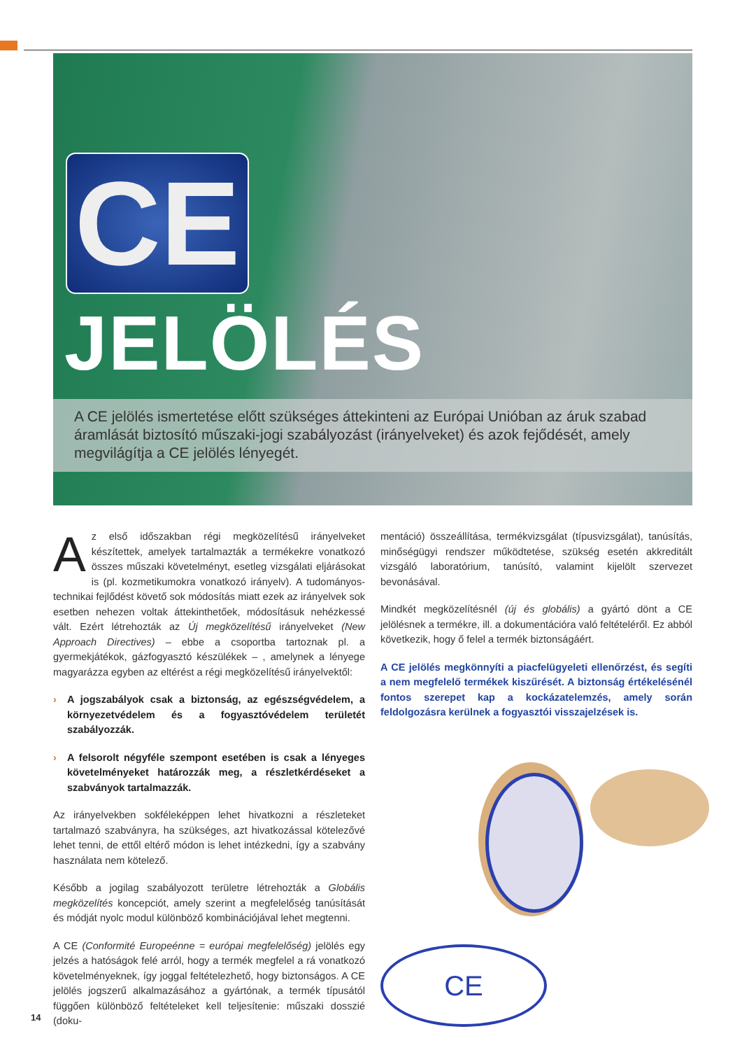CE
JELÖLÉS
A CE jelölés ismertetése előtt szükséges áttekinteni az Európai Unióban az áruk szabad áramlását biztosító műszaki-jogi szabályozást (irányelveket) és azok fejődését, amely megvilágítja a CE jelölés lényegét.
Az első időszakban régi megközelítésű irányelveket készítettek, amelyek tartalmazták a termékekre vonatkozó összes műszaki követelményt, esetleg vizsgálati eljárásokat is (pl. kozmetikumokra vonatkozó irányelv). A tudományos-technikai fejlődést követő sok módosítás miatt ezek az irányelvek sok esetben nehezen voltak áttekinthetőek, módosításuk nehézkessé vált. Ezért létrehozták az Új megközelítésű irányelveket (New Approach Directives) – ebbe a csoportba tartoznak pl. a gyermekjátékok, gázfogyasztó készülékek – , amelynek a lényege magyarázza egyben az eltérést a régi megközelítésű irányelvektől:
› A jogszabályok csak a biztonság, az egészségvédelem, a környezetvédelem és a fogyasztóvédelem területét szabályozzák.
› A felsorolt négyféle szempont esetében is csak a lényeges követelményeket határozzák meg, a részletkérdéseket a szabványok tartalmazzák.
Az irányelvekben sokféleképpen lehet hivatkozni a részleteket tartalmazó szabványra, ha szükséges, azt hivatkozással kötelezővé lehet tenni, de ettől eltérő módon is lehet intézkedni, így a szabvány használata nem kötelező.
Később a jogilag szabályozott területre létrehozták a Globális megközelítés koncepciót, amely szerint a megfelelőség tanúsítását és módját nyolc modul különböző kombinációjával lehet megtenni.
A CE (Conformité Europeénne = európai megfelelőség) jelölés egy jelzés a hatóságok felé arról, hogy a termék megfelel a rá vonatkozó követelményeknek, így joggal feltételezhető, hogy biztonságos. A CE jelölés jogszerű alkalmazásához a gyártónak, a termék típusától függően különböző feltételeket kell teljesítenie: műszaki dosszié (doku-
mentáció) összeállítása, termékvizsgálat (típusvizsgálat), tanúsítás, minőségügyi rendszer működtetése, szükség esetén akkreditált vizsgáló laboratórium, tanúsító, valamint kijelölt szervezet bevonásával.
Mindkét megközelítésnél (új és globális) a gyártó dönt a CE jelölésnek a termékre, ill. a dokumentációra való feltételéről. Ez abból következik, hogy ő felel a termék biztonságáért.
A CE jelölés megkönnyíti a piacfelügyeleti ellenőrzést, és segíti a nem megfelelő termékek kiszűrését. A biztonság értékelésénél fontos szerepet kap a kockázatelemzés, amely során feldolgozásra kerülnek a fogyasztói visszajelzések is.
CE
14